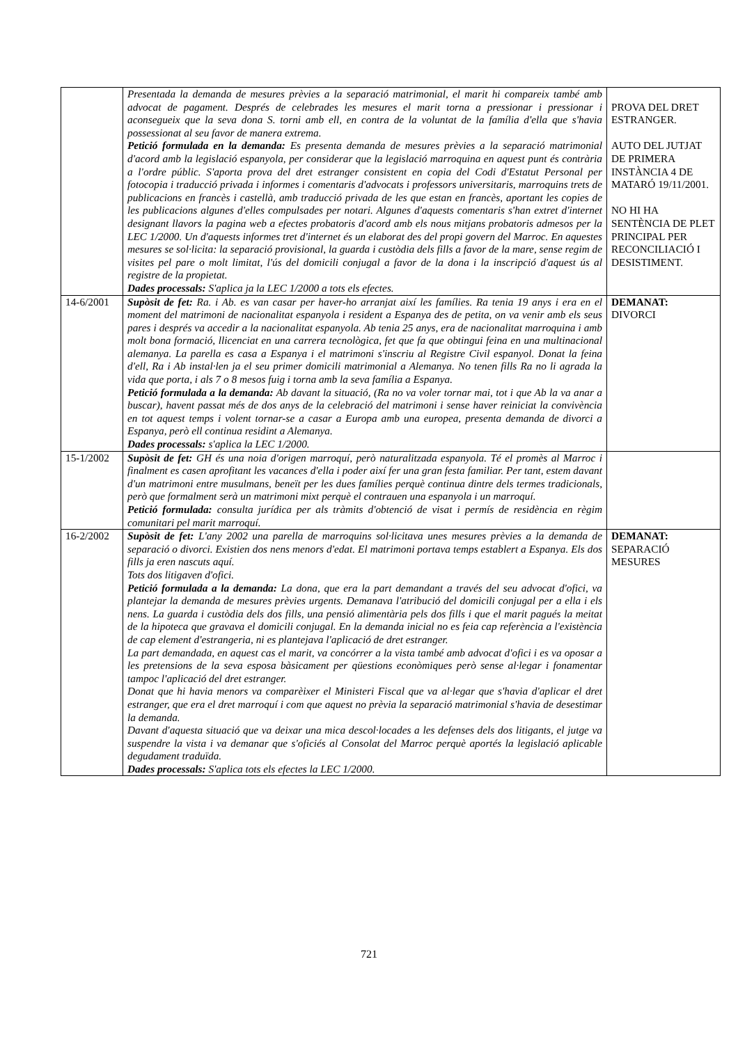| | Presentada la demanda de mesures prèvies a la separació matrimonial, el marit hi compareix també amb advocat de pagament. Després de celebrades les mesures el marit torna a pressionar i pressionar i aconsegueix que la seva dona S. torni amb ell, en contra de la voluntat de la família d'ella que s'havia possessionat al seu favor de manera extrema. Petició formulada en la demanda: Es presenta demanda de mesures prèvies a la separació matrimonial d'acord amb la legislació espanyola, per considerar que la legislació marroquina en aquest punt és contrària a l'ordre públic. S'aporta prova del dret estranger consistent en copia del Codi d'Estatut Personal per fotocopia i traducció privada i informes i comentaris d'advocats i professors universitaris, marroquins trets de publicacions en francès i castellà, amb traducció privada de les que estan en francès, aportant les copies de les publicacions algunes d'elles compulsades per notari. Algunes d'aquests comentaris s'han extret d'internet designant llavors la pagina web a efectes probatoris d'acord amb els nous mitjans probatoris admesos per la LEC 1/2000. Un d'aquests informes tret d'internet és un elaborat des del propi govern del Marroc. En aquestes mesures se sol·licita: la separació provisional, la guarda i custòdia dels fills a favor de la mare, sense regim de visites pel pare o molt limitat, l'ús del domicili conjugal a favor de la dona i la inscripció d'aquest ús al registre de la propietat. Dades processals: S'aplica ja la LEC 1/2000 a tots els efectes. | PROVA DEL DRET ESTRANGER. AUTO DEL JUTJAT DE PRIMERA INSTÀNCIA 4 DE MATARÓ 19/11/2001. NO HI HA SENTÈNCIA DE PLET PRINCIPAL PER RECONCILIACIÓ I DESISTIMENT. |
| 14-6/2001 | Supòsit de fet: Ra. i Ab. es van casar per haver-ho arranjat així les famílies. Ra tenia 19 anys i era en el moment del matrimoni de nacionalitat espanyola i resident a Espanya des de petita, on va venir amb els seus pares i després va accedir a la nacionalitat espanyola. Ab tenia 25 anys, era de nacionalitat marroquina i amb molt bona formació, llicenciat en una carrera tecnològica, fet que fa que obtingui feina en una multinacional alemanya. La parella es casa a Espanya i el matrimoni s'inscriu al Registre Civil espanyol. Donat la feina d'ell, Ra i Ab instal·len ja el seu primer domicili matrimonial a Alemanya. No tenen fills Ra no li agrada la vida que porta, i als 7 o 8 mesos fuig i torna amb la seva família a Espanya. Petició formulada a la demanda: Ab davant la situació, (Ra no va voler tornar mai, tot i que Ab la va anar a buscar), havent passat més de dos anys de la celebració del matrimoni i sense haver reiniciat la convivència en tot aquest temps i volent tornar-se a casar a Europa amb una europea, presenta demanda de divorci a Espanya, però ell continua residint a Alemanya. Dades processals: s'aplica la LEC 1/2000. | DEMANAT: DIVORCI |
| 15-1/2002 | Supòsit de fet: GH és una noia d'origen marroquí, però naturalitzada espanyola. Té el promès al Marroc i finalment es casen aprofitant les vacances d'ella i poder així fer una gran festa familiar. Per tant, estem davant d'un matrimoni entre musulmans, beneït per les dues famílies perquè continua dintre dels termes tradicionals, però que formalment serà un matrimoni mixt perquè el contrauen una espanyola i un marroquí. Petició formulada: consulta jurídica per als tràmits d'obtenció de visat i permís de residència en règim comunitari pel marit marroquí. | |
| 16-2/2002 | Supòsit de fet: L'any 2002 una parella de marroquins sol·licitava unes mesures prèvies a la demanda de separació o divorci. Existien dos nens menors d'edat. El matrimoni portava temps establert a Espanya. Els dos fills ja eren nascuts aquí. Tots dos litigaven d'ofici. Petició formulada a la demanda: La dona, que era la part demandant a través del seu advocat d'ofici, va plantejar la demanda de mesures prèvies urgents. Demanava l'atribució del domicili conjugal per a ella i els nens. La guarda i custòdia dels dos fills, una pensió alimentària pels dos fills i que el marit pagués la meitat de la hipoteca que gravava el domicili conjugal. En la demanda inicial no es feia cap referència a l'existència de cap element d'estrangeria, ni es plantejava l'aplicació de dret estranger. La part demandada, en aquest cas el marit, va concórrer a la vista també amb advocat d'ofici i es va oposar a les pretensions de la seva esposa bàsicament per qüestions econòmiques però sense al·legar i fonamentar tampoc l'aplicació del dret estranger. Donat que hi havia menors va comparèixer el Ministeri Fiscal que va al·legar que s'havia d'aplicar el dret estranger, que era el dret marroquí i com que aquest no prèvia la separació matrimonial s'havia de desestimar la demanda. Davant d'aquesta situació que va deixar una mica descol·locades a les defenses dels dos litigants, el jutge va suspendre la vista i va demanar que s'oficiés al Consolat del Marroc perquè aportés la legislació aplicable degudament traduïda. Dades processals: S'aplica tots els efectes la LEC 1/2000. | DEMANAT: SEPARACIÓ MESURES |
721